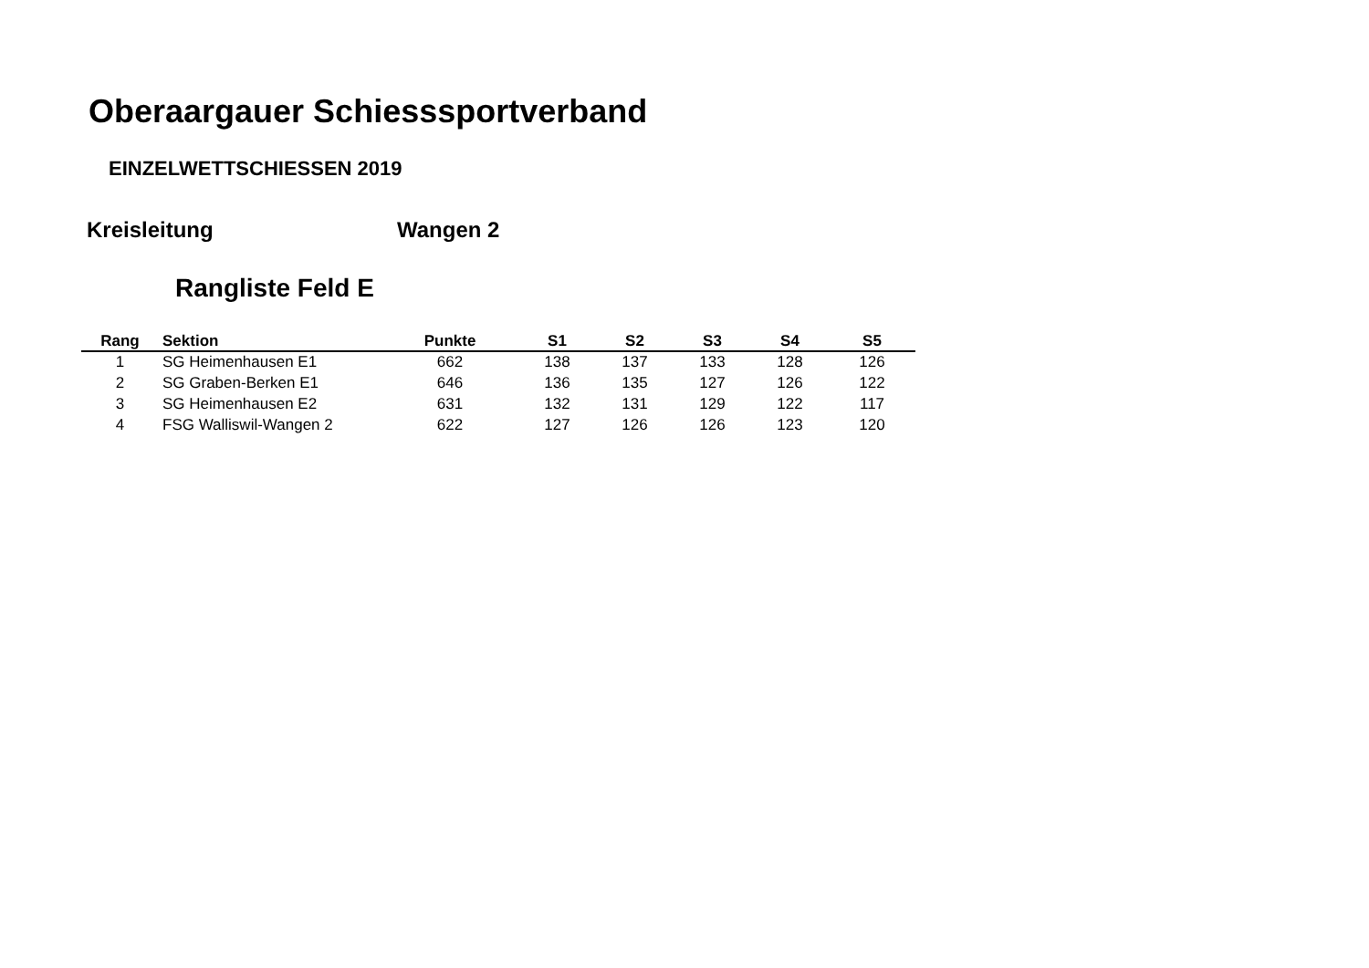Oberaargauer Schiesssportverband
EINZELWETTSCHIESSEN 2019
Kreisleitung Wangen 2
Rangliste Feld E
| Rang | Sektion | Punkte | S1 | S2 | S3 | S4 | S5 |
| --- | --- | --- | --- | --- | --- | --- | --- |
| 1 | SG Heimenhausen E1 | 662 | 138 | 137 | 133 | 128 | 126 |
| 2 | SG Graben-Berken E1 | 646 | 136 | 135 | 127 | 126 | 122 |
| 3 | SG Heimenhausen E2 | 631 | 132 | 131 | 129 | 122 | 117 |
| 4 | FSG Walliswil-Wangen 2 | 622 | 127 | 126 | 126 | 123 | 120 |